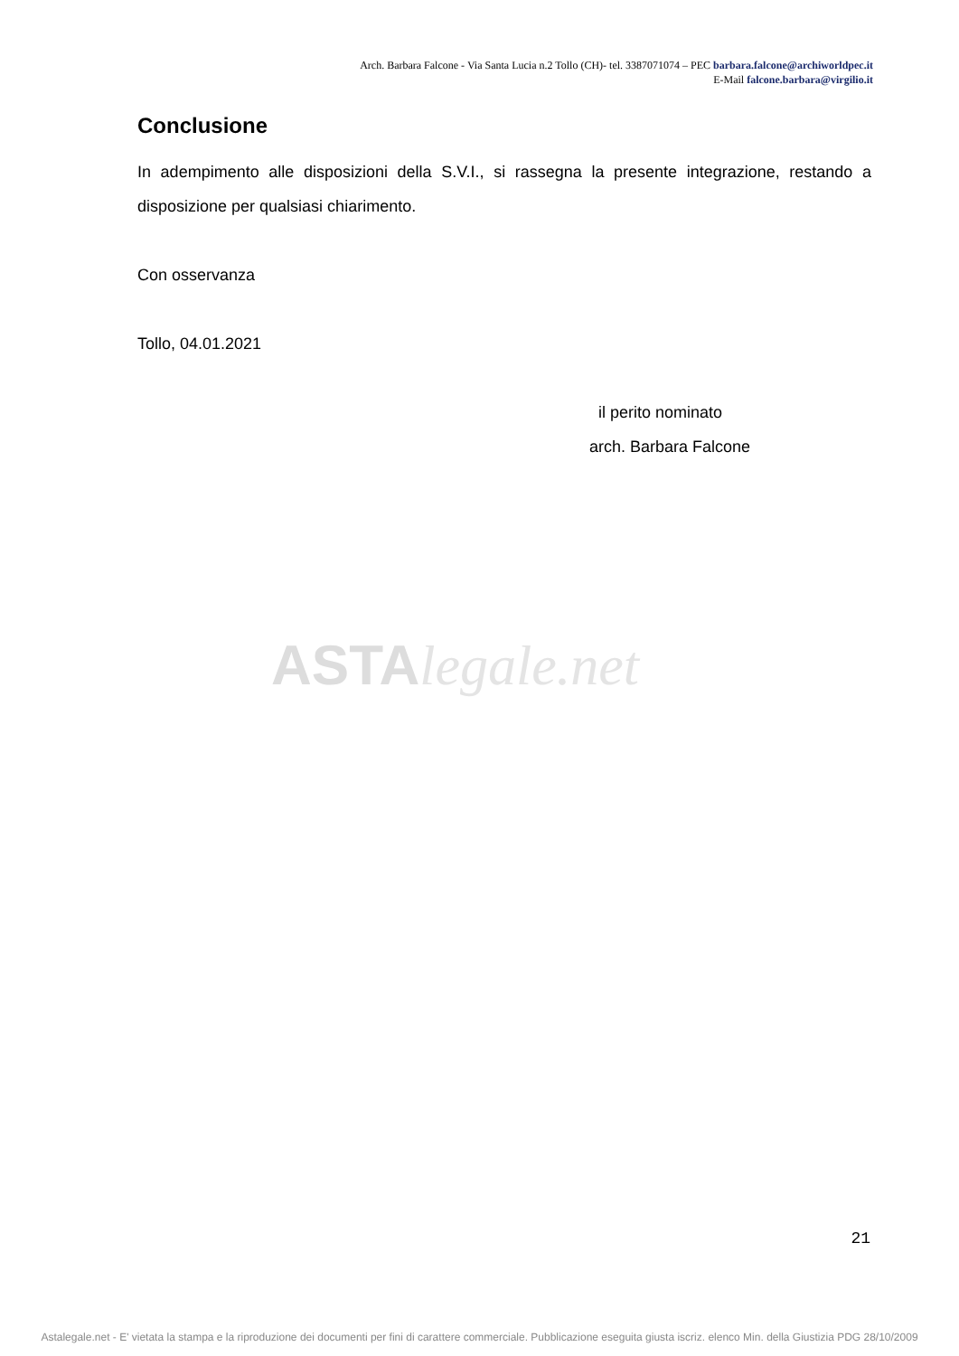Arch. Barbara Falcone - Via Santa Lucia n.2 Tollo (CH)- tel. 3387071074 – PEC barbara.falcone@archiworldpec.it
E-Mail falcone.barbara@virgilio.it
Conclusione
In adempimento alle disposizioni della S.V.I., si rassegna la presente integrazione, restando a disposizione per qualsiasi chiarimento.
Con osservanza
Tollo, 04.01.2021
il perito nominato
arch. Barbara Falcone
ASTA legale.net
21
Astalegale.net - E' vietata la stampa e la riproduzione dei documenti per fini di carattere commerciale. Pubblicazione eseguita giusta iscriz. elenco Min. della Giustizia PDG 28/10/2009